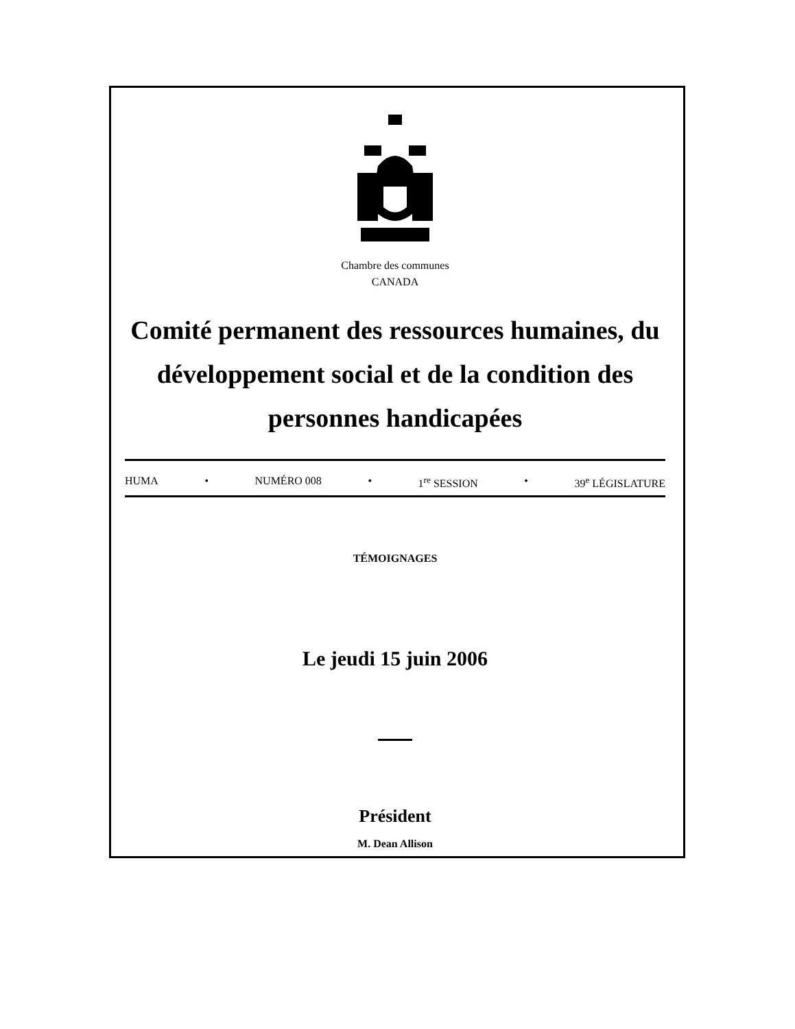Chambre des communes
CANADA
Comité permanent des ressources humaines, du développement social et de la condition des personnes handicapées
HUMA • NUMÉRO 008 • 1<sup>re</sup> SESSION • 39<sup>e</sup> LÉGISLATURE
TÉMOIGNAGES
Le jeudi 15 juin 2006
Président
M. Dean Allison